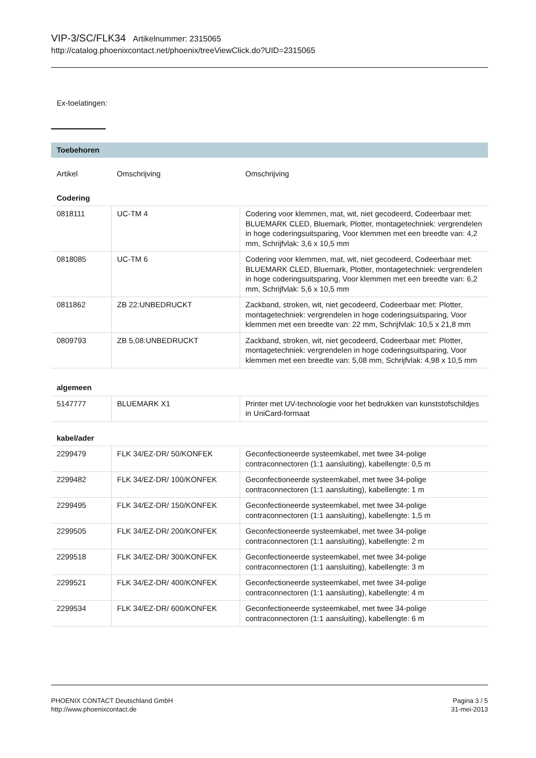VIP-3/SC/FLK34 Artikelnummer: 2315065
http://catalog.phoenixcontact.net/phoenix/treeViewClick.do?UID=2315065
Ex-toelatingen:
Toebehoren
| Artikel | Omschrijving | Omschrijving |
| --- | --- | --- |
| Codering | | |
| 0818111 | UC-TM 4 | Codering voor klemmen, mat, wit, niet gecodeerd, Codeerbaar met: BLUEMARK CLED, Bluemark, Plotter, montagetechniek: vergrendelen in hoge coderingsuitsparing, Voor klemmen met een breedte van: 4,2 mm, Schrijfvlak: 3,6 x 10,5 mm |
| 0818085 | UC-TM 6 | Codering voor klemmen, mat, wit, niet gecodeerd, Codeerbaar met: BLUEMARK CLED, Bluemark, Plotter, montagetechniek: vergrendelen in hoge coderingsuitsparing, Voor klemmen met een breedte van: 6,2 mm, Schrijfvlak: 5,6 x 10,5 mm |
| 0811862 | ZB 22:UNBEDRUCKT | Zackband, stroken, wit, niet gecodeerd, Codeerbaar met: Plotter, montagetechniek: vergrendelen in hoge coderingsuitsparing, Voor klemmen met een breedte van: 22 mm, Schrijfvlak: 10,5 x 21,8 mm |
| 0809793 | ZB 5,08:UNBEDRUCKT | Zackband, stroken, wit, niet gecodeerd, Codeerbaar met: Plotter, montagetechniek: vergrendelen in hoge coderingsuitsparing, Voor klemmen met een breedte van: 5,08 mm, Schrijfvlak: 4,98 x 10,5 mm |
| algemeen | | |
| 5147777 | BLUEMARK X1 | Printer met UV-technologie voor het bedrukken van kunststofschildjes in UniCard-formaat |
| kabel/ader | | |
| 2299479 | FLK 34/EZ-DR/ 50/KONFEK | Geconfectioneerde systeemkabel, met twee 34-polige contraconnectoren (1:1 aansluiting), kabellengte: 0,5 m |
| 2299482 | FLK 34/EZ-DR/ 100/KONFEK | Geconfectioneerde systeemkabel, met twee 34-polige contraconnectoren (1:1 aansluiting), kabellengte: 1 m |
| 2299495 | FLK 34/EZ-DR/ 150/KONFEK | Geconfectioneerde systeemkabel, met twee 34-polige contraconnectoren (1:1 aansluiting), kabellengte: 1,5 m |
| 2299505 | FLK 34/EZ-DR/ 200/KONFEK | Geconfectioneerde systeemkabel, met twee 34-polige contraconnectoren (1:1 aansluiting), kabellengte: 2 m |
| 2299518 | FLK 34/EZ-DR/ 300/KONFEK | Geconfectioneerde systeemkabel, met twee 34-polige contraconnectoren (1:1 aansluiting), kabellengte: 3 m |
| 2299521 | FLK 34/EZ-DR/ 400/KONFEK | Geconfectioneerde systeemkabel, met twee 34-polige contraconnectoren (1:1 aansluiting), kabellengte: 4 m |
| 2299534 | FLK 34/EZ-DR/ 600/KONFEK | Geconfectioneerde systeemkabel, met twee 34-polige contraconnectoren (1:1 aansluiting), kabellengte: 6 m |
PHOENIX CONTACT Deutschland GmbH
http://www.phoenixcontact.de
Pagina 3 / 5
31-mei-2013